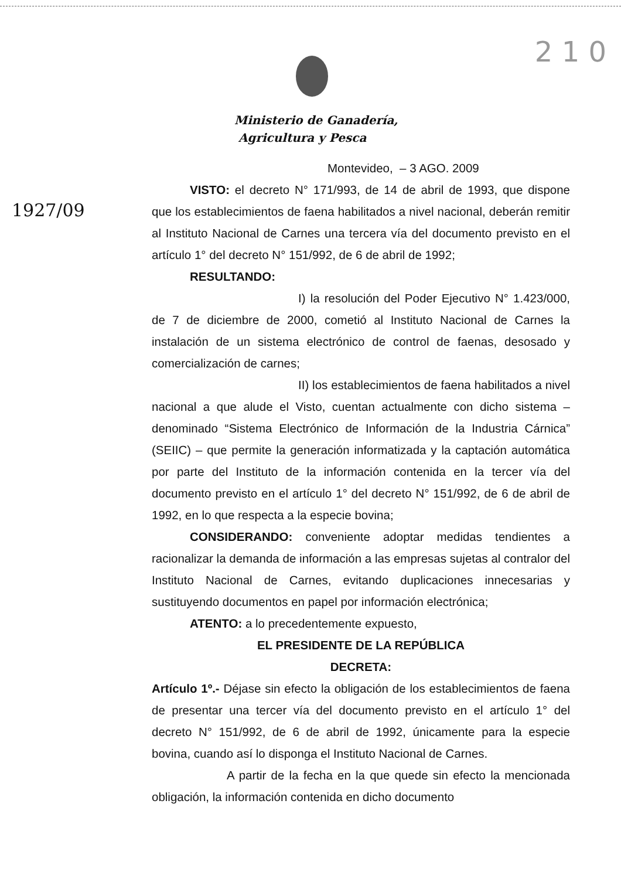2 1 0
Ministerio de Ganadería,
Agricultura y Pesca
Montevideo, – 3 AGO. 2009
VISTO: el decreto N° 171/993, de 14 de abril de 1993, que dispone que los establecimientos de faena habilitados a nivel nacional, deberán remitir al Instituto Nacional de Carnes una tercera vía del documento previsto en el artículo 1° del decreto N° 151/992, de 6 de abril de 1992;
RESULTANDO:
I) la resolución del Poder Ejecutivo N° 1.423/000, de 7 de diciembre de 2000, cometió al Instituto Nacional de Carnes la instalación de un sistema electrónico de control de faenas, desosado y comercialización de carnes;
II) los establecimientos de faena habilitados a nivel nacional a que alude el Visto, cuentan actualmente con dicho sistema –denominado “Sistema Electrónico de Información de la Industria Cárnica” (SEIIC) – que permite la generación informatizada y la captación automática por parte del Instituto de la información contenida en la tercer vía del documento previsto en el artículo 1° del decreto N° 151/992, de 6 de abril de 1992, en lo que respecta a la especie bovina;
CONSIDERANDO: conveniente adoptar medidas tendientes a racionalizar la demanda de información a las empresas sujetas al contralor del Instituto Nacional de Carnes, evitando duplicaciones innecesarias y sustituyendo documentos en papel por información electrónica;
ATENTO: a lo precedentemente expuesto,
EL PRESIDENTE DE LA REPÚBLICA
DECRETA:
Artículo 1º.- Déjase sin efecto la obligación de los establecimientos de faena de presentar una tercer vía del documento previsto en el artículo 1° del decreto N° 151/992, de 6 de abril de 1992, únicamente para la especie bovina, cuando así lo disponga el Instituto Nacional de Carnes.
A partir de la fecha en la que quede sin efecto la mencionada obligación, la información contenida en dicho documento
1927/09